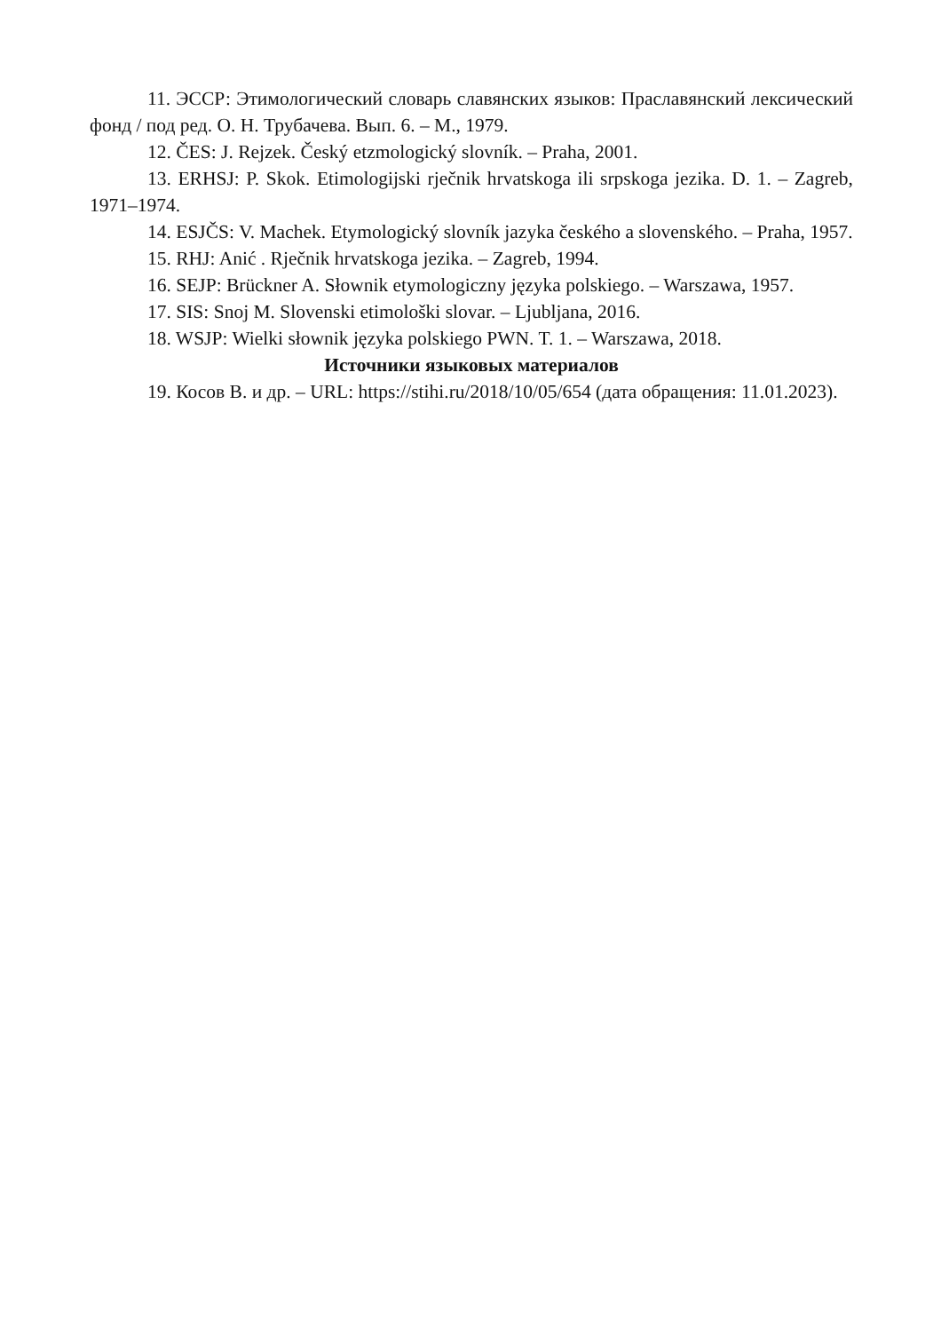11. ЭССР: Этимологический словарь славянских языков: Праславянский лексический фонд / под ред. О. Н. Трубачева. Вып. 6. – М., 1979.
12. ČES: J. Rejzek. Český etzmologický slovník. – Praha, 2001.
13. ERHSJ: P. Skok. Etimologijski rječnik hrvatskoga ili srpskoga jezika. D. 1. – Zagreb, 1971–1974.
14. ESJČS: V. Machek. Etymologický slovník jazyka českého a slovenského. – Praha, 1957.
15. RHJ: Anić . Rječnik hrvatskoga jezika. – Zagreb, 1994.
16. SEJP: Brückner A. Słownik etymologiczny języka polskiego. – Warszawa, 1957.
17. SIS: Snoj M. Slovenski etimološki slovar. – Ljubljana, 2016.
18. WSJP: Wielki słownik języka polskiego PWN. T. 1. – Warszawa, 2018.
Источники языковых материалов
19. Косов В. и др. – URL: https://stihi.ru/2018/10/05/654 (дата обращения: 11.01.2023).